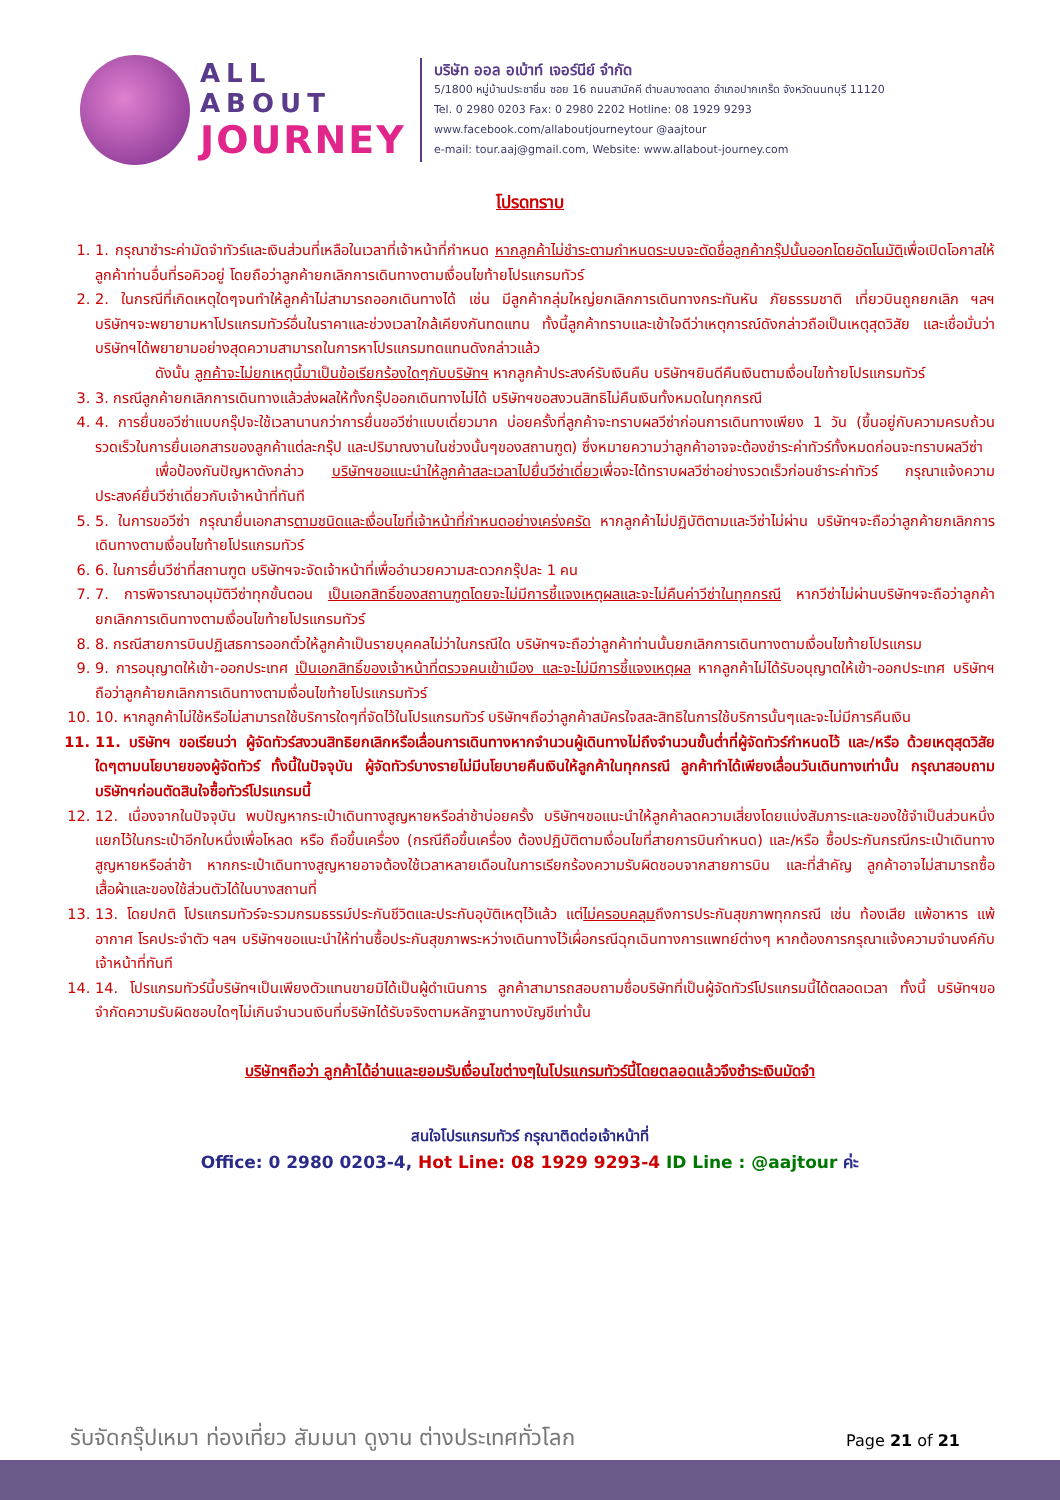ALL ABOUT
JOURNEY
บริษัท ออล อเบ้าท์ เจอร์นีย์ จำกัด
5/1800 หมู่บ้านประชาชื่น ซอย 16 ถนนสามัคคี ตำบลบางตลาด อำเภอปากเกร็ด จังหวัดนนทบุรี 11120
Tel. 0 2980 0203 Fax: 0 2980 2202 Hotline: 08 1929 9293
www.facebook.com/allaboutjourneytour @aajtour
e-mail: tour.aaj@gmail.com, Website: www.allabout-journey.com
โปรดทราบ
1. 1. กรุณาชำระค่ามัดจำทัวร์และเงินส่วนที่เหลือในเวลาที่เจ้าหน้าที่กำหนด หากลูกค้าไม่ชำระตามกำหนดระบบจะตัดชื่อลูกค้ากรุ๊ปนั้นออกโดยอัตโนมัติเพื่อเปิดโอกาสให้ลูกค้าท่านอื่นที่รอคิวอยู่ โดยถือว่าลูกค้ายกเลิกการเดินทางตามเงื่อนไขท้ายโปรแกรมทัวร์
2. 2. ในกรณีที่เกิดเหตุใดๆจนทำให้ลูกค้าไม่สามารถออกเดินทางได้ เช่น มีลูกค้ากลุ่มใหญ่ยกเลิกการเดินทางกระทันหัน ภัยธรรมชาติ เที่ยวบินถูกยกเลิก ฯลฯ บริษัทฯจะพยายามหาโปรแกรมทัวร์อื่นในราคาและช่วงเวลาใกล้เคียงกันทดแทน ทั้งนี้ลูกค้าทราบและเข้าใจดีว่าเหตุการณ์ดังกล่าวถือเป็นเหตุสุดวิสัย และเชื่อมั่นว่าบริษัทฯได้พยายามอย่างสุดความสามารถในการหาโปรแกรมทดแทนดังกล่าวแล้ว
ดังนั้น ลูกค้าจะไม่ยกเหตุนี้มาเป็นข้อเรียกร้องใดๆกับบริษัทฯ หากลูกค้าประสงค์รับเงินคืน บริษัทฯยินดีคืนเงินตามเงื่อนไขท้ายโปรแกรมทัวร์
3. 3. กรณีลูกค้ายกเลิกการเดินทางแล้วส่งผลให้ทั้งกรุ๊ปออกเดินทางไม่ได้ บริษัทฯขอสงวนสิทธิไม่คืนเงินทั้งหมดในทุกกรณี
4. 4. การยื่นขอวีซ่าแบบกรุ๊ปจะใช้เวลานานกว่าการยื่นขอวีซ่าแบบเดี่ยวมาก บ่อยครั้งที่ลูกค้าจะทราบผลวีซ่าก่อนการเดินทางเพียง 1 วัน (ขึ้นอยู่กับความครบถ้วนรวดเร็วในการยื่นเอกสารของลูกค้าแต่ละกรุ๊ป และปริมาณงานในช่วงนั้นๆของสถานฑูต) ซึ่งหมายความว่าลูกค้าอาจจะต้องชำระค่าทัวร์ทั้งหมดก่อนจะทราบผลวีซ่า
เพื่อป้องกันปัญหาดังกล่าว บริษัทฯขอแนะนำให้ลูกค้าสละเวลาไปยื่นวีซ่าเดี่ยวเพื่อจะได้ทราบผลวีซ่าอย่างรวดเร็วก่อนชำระค่าทัวร์ กรุณาแจ้งความประสงค์ยื่นวีซ่าเดี่ยวกับเจ้าหน้าที่ทันที
5. 5. ในการขอวีซ่า กรุณายื่นเอกสารตามชนิดและเงื่อนไขที่เจ้าหน้าที่กำหนดอย่างเคร่งครัด หากลูกค้าไม่ปฏิบัติตามและวีซ่าไม่ผ่าน บริษัทฯจะถือว่าลูกค้ายกเลิกการเดินทางตามเงื่อนไขท้ายโปรแกรมทัวร์
6. 6. ในการยื่นวีซ่าที่สถานฑูต บริษัทฯจะจัดเจ้าหน้าที่เพื่ออำนวยความสะดวกกรุ๊ปละ 1 คน
7. 7. การพิจารณาอนุมัติวีซ่าทุกขั้นตอน เป็นเอกสิทธิ์ของสถานฑูตโดยจะไม่มีการชี้แจงเหตุผลและจะไม่คืนค่าวีซ่าในทุกกรณี หากวีซ่าไม่ผ่านบริษัทฯจะถือว่าลูกค้ายกเลิกการเดินทางตามเงื่อนไขท้ายโปรแกรมทัวร์
8. 8. กรณีสายการบินปฏิเสธการออกตั๋วให้ลูกค้าเป็นรายบุคคลไม่ว่าในกรณีใด บริษัทฯจะถือว่าลูกค้าท่านนั้นยกเลิกการเดินทางตามเงื่อนไขท้ายโปรแกรม
9. 9. การอนุญาตให้เข้า-ออกประเทศ เป็นเอกสิทธิ์ของเจ้าหน้าที่ตรวจคนเข้าเมือง และจะไม่มีการชี้แจงเหตุผล หากลูกค้าไม่ได้รับอนุญาตให้เข้า-ออกประเทศ บริษัทฯถือว่าลูกค้ายกเลิกการเดินทางตามเงื่อนไขท้ายโปรแกรมทัวร์
10. 10. หากลูกค้าไม่ใช้หรือไม่สามารถใช้บริการใดๆที่จัดไว้ในโปรแกรมทัวร์ บริษัทฯถือว่าลูกค้าสมัครใจสละสิทธิในการใช้บริการนั้นๆและจะไม่มีการคืนเงิน
11. 11. บริษัทฯ ขอเรียนว่า ผู้จัดทัวร์สงวนสิทธิยกเลิกหรือเลื่อนการเดินทางหากจำนวนผู้เดินทางไม่ถึงจำนวนขั้นต่ำที่ผู้จัดทัวร์กำหนดไว้ และ/หรือ ด้วยเหตุสุดวิสัยใดๆตามนโยบายของผู้จัดทัวร์ ทั้งนี้ในปัจจุบัน ผู้จัดทัวร์บางรายไม่มีนโยบายคืนเงินให้ลูกค้าในทุกกรณี ลูกค้าทำได้เพียงเลื่อนวันเดินทางเท่านั้น กรุณาสอบถามบริษัทฯก่อนตัดสินใจซื้อทัวร์โปรแกรมนี้
12. 12. เนื่องจากในปัจจุบัน พบปัญหากระเป๋าเดินทางสูญหายหรือล่าช้าบ่อยครั้ง บริษัทฯขอแนะนำให้ลูกค้าลดความเสี่ยงโดยแบ่งสัมภาระและของใช้จำเป็นส่วนหนึ่งแยกไว้ในกระเป๋าอีกใบหนึ่งเพื่อโหลด หรือ ถือขึ้นเครื่อง (กรณีถือขึ้นเครื่อง ต้องปฏิบัติตามเงื่อนไขที่สายการบินกำหนด) และ/หรือ ซื้อประกันกรณีกระเป๋าเดินทางสูญหายหรือล่าช้า หากกระเป๋าเดินทางสูญหายอาจต้องใช้เวลาหลายเดือนในการเรียกร้องความรับผิดชอบจากสายการบิน และที่สำคัญ ลูกค้าอาจไม่สามารถซื้อเสื้อผ้าและของใช้ส่วนตัวได้ในบางสถานที่
13. 13. โดยปกติ โปรแกรมทัวร์จะรวมกรมธรรม์ประกันชีวิตและประกันอุบัติเหตุไว้แล้ว แต่ไม่ครอบคลุมถึงการประกันสุขภาพทุกกรณี เช่น ท้องเสีย แพ้อาหาร แพ้อากาศ โรคประจำตัว ฯลฯ บริษัทฯขอแนะนำให้ท่านซื้อประกันสุขภาพระหว่างเดินทางไว้เผื่อกรณีฉุกเฉินทางการแพทย์ต่างๆ หากต้องการกรุณาแจ้งความจำนงค์กับเจ้าหน้าที่ทันที
14. 14. โปรแกรมทัวร์นี้บริษัทฯเป็นเพียงตัวแทนขายมิได้เป็นผู้ดำเนินการ ลูกค้าสามารถสอบถามชื่อบริษัทที่เป็นผู้จัดทัวร์โปรแกรมนี้ได้ตลอดเวลา ทั้งนี้ บริษัทฯขอจำกัดความรับผิดชอบใดๆไม่เกินจำนวนเงินที่บริษัทได้รับจริงตามหลักฐานทางบัญชีเท่านั้น
บริษัทฯถือว่า ลูกค้าได้อ่านและยอมรับเงื่อนไขต่างๆในโปรแกรมทัวร์นี้โดยตลอดแล้วจึงชำระเงินมัดจำ
สนใจโปรแกรมทัวร์ กรุณาติดต่อเจ้าหน้าที่
Office: 0 2980 0203-4, Hot Line: 08 1929 9293-4 ID Line : @aajtour ค่ะ
รับจัดกรุ๊ปเหมา ท่องเที่ยว สัมมนา ดูงาน ต่างประเทศทั่วโลก
Page 21 of 21